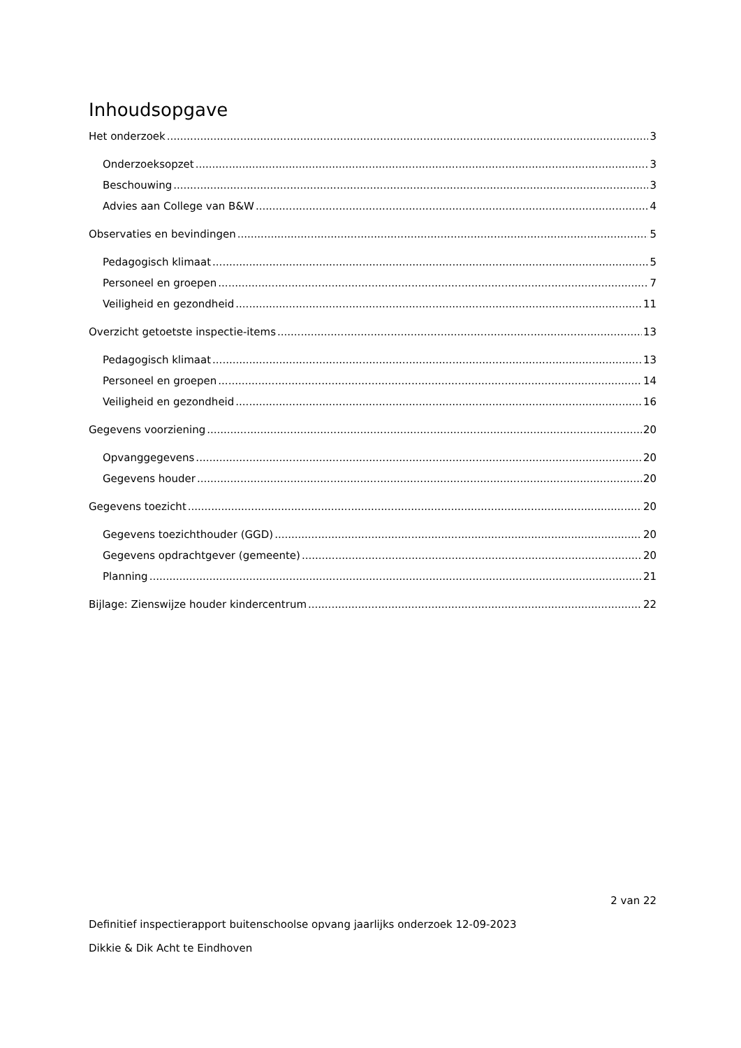Inhoudsopgave
Het onderzoek 3
Onderzoeksopzet 3
Beschouwing 3
Advies aan College van B&W 4
Observaties en bevindingen 5
Pedagogisch klimaat 5
Personeel en groepen 7
Veiligheid en gezondheid 11
Overzicht getoetste inspectie-items 13
Pedagogisch klimaat 13
Personeel en groepen 14
Veiligheid en gezondheid 16
Gegevens voorziening 20
Opvanggegevens 20
Gegevens houder 20
Gegevens toezicht 20
Gegevens toezichthouder (GGD) 20
Gegevens opdrachtgever (gemeente) 20
Planning 21
Bijlage: Zienswijze houder kindercentrum 22
2 van 22
Definitief inspectierapport buitenschoolse opvang jaarlijks onderzoek 12-09-2023
Dikkie & Dik Acht te Eindhoven